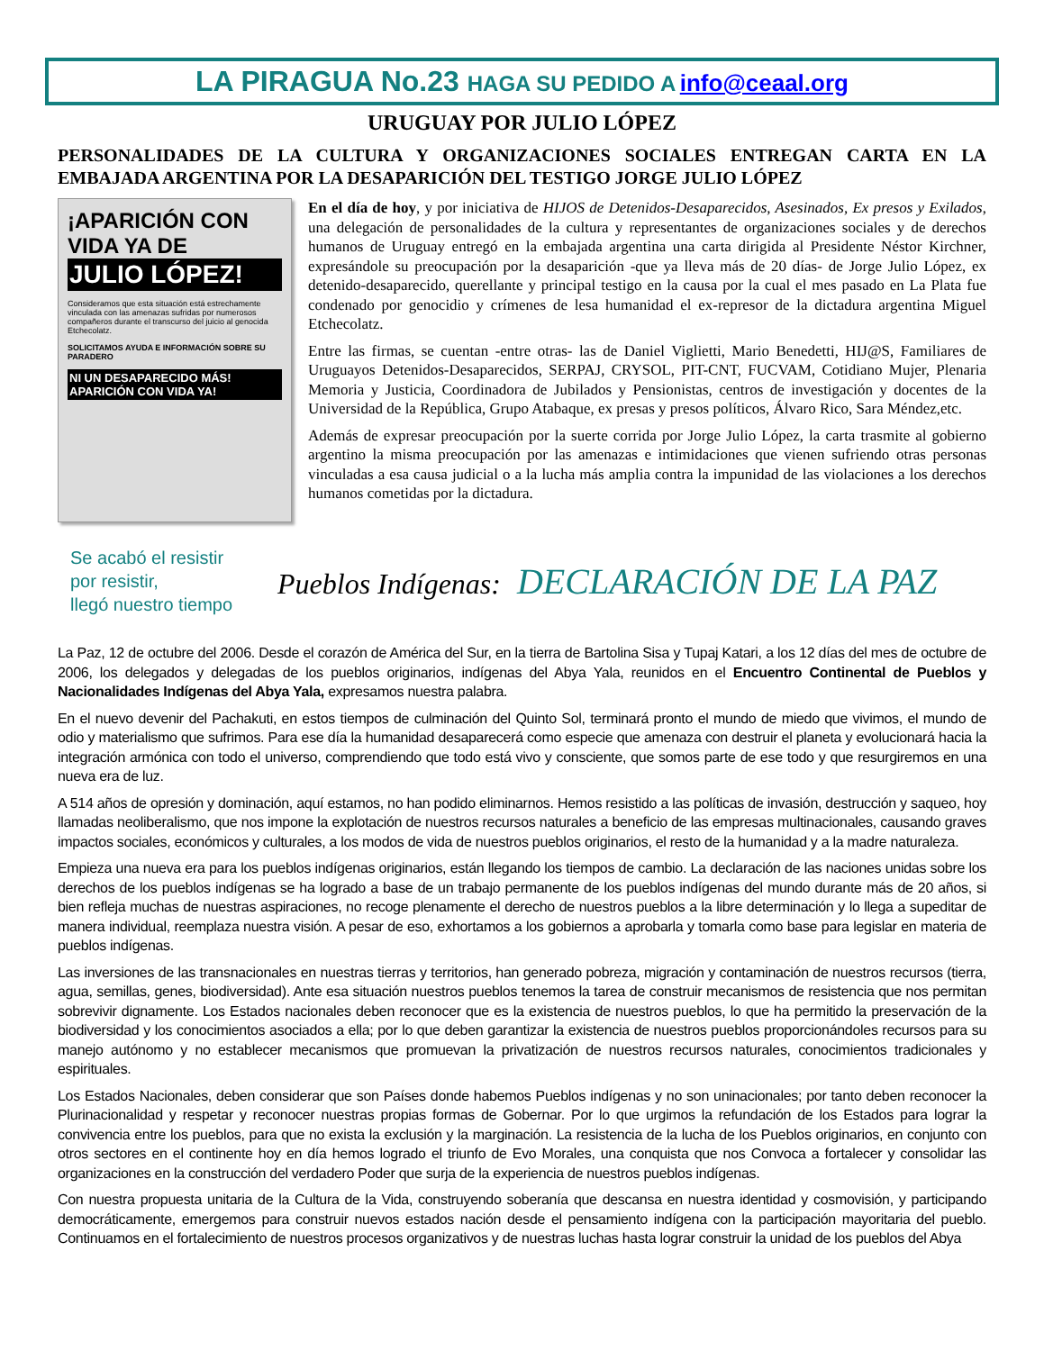LA PIRAGUA No.23 HAGA SU PEDIDO A info@ceaal.org
URUGUAY POR JULIO LÓPEZ
PERSONALIDADES DE LA CULTURA Y ORGANIZACIONES SOCIALES ENTREGAN CARTA EN LA EMBAJADA ARGENTINA POR LA DESAPARICIÓN DEL TESTIGO JORGE JULIO LÓPEZ
¡APARICIÓN CON VIDA YA DE
JULIO LÓPEZ!
Consideramos que esta situación está estrechamente vinculada con las amenazas sufridas por numerosos compañeros durante el transcurso del juicio al genocida Etchecolatz.
SOLICITAMOS AYUDA E INFORMACIÓN SOBRE SU PARADERO
NI UN DESAPARECIDO MÁS! APARICIÓN CON VIDA YA!
En el día de hoy, y por iniciativa de HIJOS de Detenidos-Desaparecidos, Asesinados, Ex presos y Exilados, una delegación de personalidades de la cultura y representantes de organizaciones sociales y de derechos humanos de Uruguay entregó en la embajada argentina una carta dirigida al Presidente Néstor Kirchner, expresándole su preocupación por la desaparición -que ya lleva más de 20 días- de Jorge Julio López, ex detenido-desaparecido, querellante y principal testigo en la causa por la cual el mes pasado en La Plata fue condenado por genocidio y crímenes de lesa humanidad el ex-represor de la dictadura argentina Miguel Etchecolatz.
Entre las firmas, se cuentan -entre otras- las de Daniel Viglietti, Mario Benedetti, HIJ@S, Familiares de Uruguayos Detenidos-Desaparecidos, SERPAJ, CRYSOL, PIT-CNT, FUCVAM, Cotidiano Mujer, Plenaria Memoria y Justicia, Coordinadora de Jubilados y Pensionistas, centros de investigación y docentes de la Universidad de la República, Grupo Atabaque, ex presas y presos políticos, Álvaro Rico, Sara Méndez,etc.
Además de expresar preocupación por la suerte corrida por Jorge Julio López, la carta trasmite al gobierno argentino la misma preocupación por las amenazas e intimidaciones que vienen sufriendo otras personas vinculadas a esa causa judicial o a la lucha más amplia contra la impunidad de las violaciones a los derechos humanos cometidas por la dictadura.
Se acabó el resistir
por resistir,
llegó nuestro tiempo
Pueblos Indígenas: DECLARACIÓN DE LA PAZ
La Paz, 12 de octubre del 2006. Desde el corazón de América del Sur, en la tierra de Bartolina Sisa y Tupaj Katari, a los 12 días del mes de octubre de 2006, los delegados y delegadas de los pueblos originarios, indígenas del Abya Yala, reunidos en el Encuentro Continental de Pueblos y Nacionalidades Indígenas del Abya Yala, expresamos nuestra palabra.
En el nuevo devenir del Pachakuti, en estos tiempos de culminación del Quinto Sol, terminará pronto el mundo de miedo que vivimos, el mundo de odio y materialismo que sufrimos. Para ese día la humanidad desaparecerá como especie que amenaza con destruir el planeta y evolucionará hacia la integración armónica con todo el universo, comprendiendo que todo está vivo y consciente, que somos parte de ese todo y que resurgiremos en una nueva era de luz.
A 514 años de opresión y dominación, aquí estamos, no han podido eliminarnos. Hemos resistido a las políticas de invasión, destrucción y saqueo, hoy llamadas neoliberalismo, que nos impone la explotación de nuestros recursos naturales a beneficio de las empresas multinacionales, causando graves impactos sociales, económicos y culturales, a los modos de vida de nuestros pueblos originarios, el resto de la humanidad y a la madre naturaleza.
Empieza una nueva era para los pueblos indígenas originarios, están llegando los tiempos de cambio. La declaración de las naciones unidas sobre los derechos de los pueblos indígenas se ha logrado a base de un trabajo permanente de los pueblos indígenas del mundo durante más de 20 años, si bien refleja muchas de nuestras aspiraciones, no recoge plenamente el derecho de nuestros pueblos a la libre determinación y lo llega a supeditar de manera individual, reemplaza nuestra visión. A pesar de eso, exhortamos a los gobiernos a aprobarla y tomarla como base para legislar en materia de pueblos indígenas.
Las inversiones de las transnacionales en nuestras tierras y territorios, han generado pobreza, migración y contaminación de nuestros recursos (tierra, agua, semillas, genes, biodiversidad). Ante esa situación nuestros pueblos tenemos la tarea de construir mecanismos de resistencia que nos permitan sobrevivir dignamente. Los Estados nacionales deben reconocer que es la existencia de nuestros pueblos, lo que ha permitido la preservación de la biodiversidad y los conocimientos asociados a ella; por lo que deben garantizar la existencia de nuestros pueblos proporcionándoles recursos para su manejo autónomo y no establecer mecanismos que promuevan la privatización de nuestros recursos naturales, conocimientos tradicionales y espirituales.
Los Estados Nacionales, deben considerar que son Países donde habemos Pueblos indígenas y no son uninacionales; por tanto deben reconocer la Plurinacionalidad y respetar y reconocer nuestras propias formas de Gobernar. Por lo que urgimos la refundación de los Estados para lograr la convivencia entre los pueblos, para que no exista la exclusión y la marginación. La resistencia de la lucha de los Pueblos originarios, en conjunto con otros sectores en el continente hoy en día hemos logrado el triunfo de Evo Morales, una conquista que nos Convoca a fortalecer y consolidar las organizaciones en la construcción del verdadero Poder que surja de la experiencia de nuestros pueblos indígenas.
Con nuestra propuesta unitaria de la Cultura de la Vida, construyendo soberanía que descansa en nuestra identidad y cosmovisión, y participando democráticamente, emergemos para construir nuevos estados nación desde el pensamiento indígena con la participación mayoritaria del pueblo. Continuamos en el fortalecimiento de nuestros procesos organizativos y de nuestras luchas hasta lograr construir la unidad de los pueblos del Abya